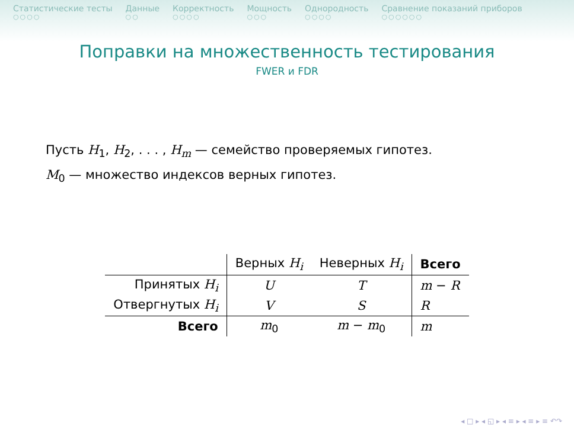Статистические тесты
○○○○
Данные
○○
Корректность
○○○○
Мощность
○○○
Однородность
○○○○
Сравнение показаний приборов
○○○○○○
Поправки на множественность тестирования
FWER и FDR
Пусть H<sub>1</sub>, H<sub>2</sub>, . . . , H<sub>m</sub> — семейство проверяемых гипотез.
M<sub>0</sub> — множество индексов верных гипотез.
| | Верных H<sub>i</sub> | Неверных H<sub>i</sub> | Всего |
| Принятых H<sub>i</sub> | U | T | m − R |
| Отвергнутых H<sub>i</sub> | V | S | R |
| Всего | m<sub>0</sub> | m − m<sub>0</sub> | m |
◂ □ ▸ ◂ ◱ ▸ ◂ ≡ ▸ ◂ ≡ ▸ ≡ ↶↷